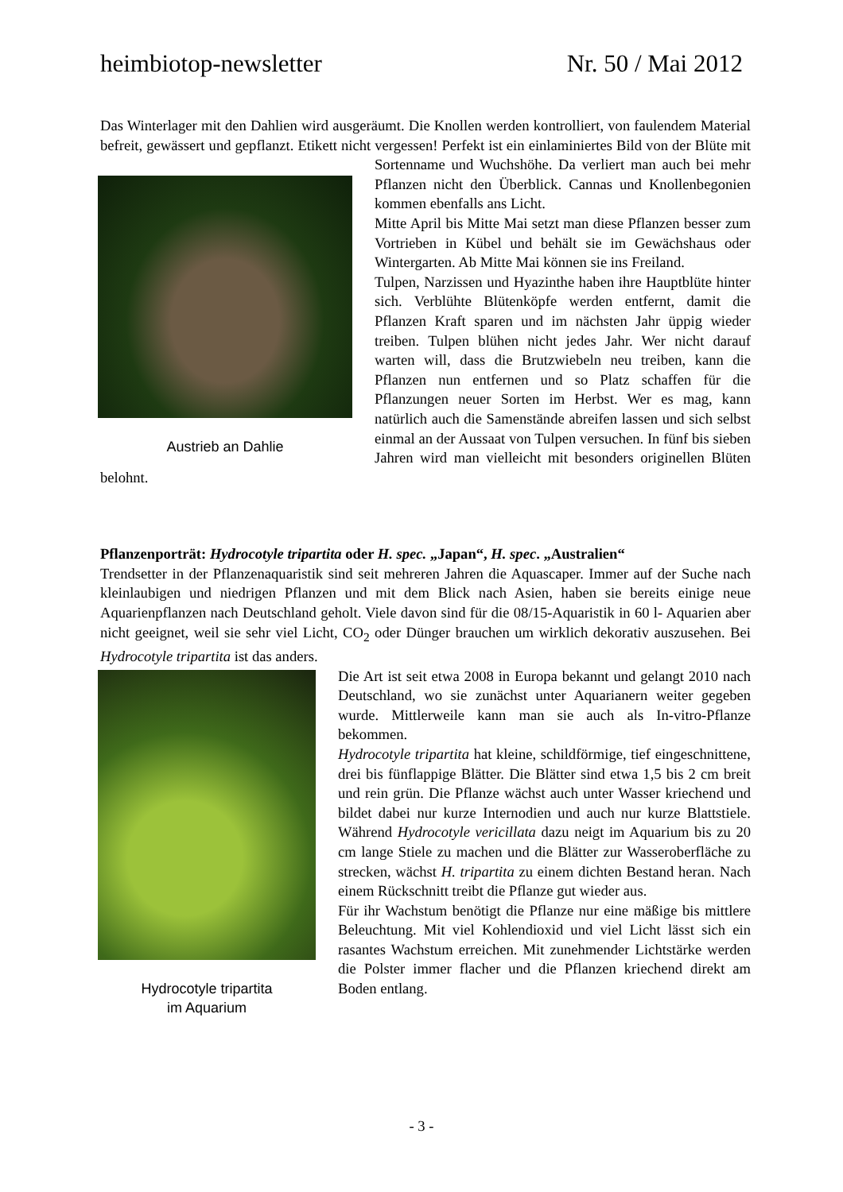heimbiotop-newsletter Nr. 50 / Mai 2012
Das Winterlager mit den Dahlien wird ausgeräumt. Die Knollen werden kontrolliert, von faulendem Material befreit, gewässert und gepflanzt. Etikett nicht vergessen! Perfekt ist ein
Austrieb an Dahlie
einlaminiertes Bild von der Blüte mit Sortenname und Wuchshöhe. Da verliert man auch bei mehr Pflanzen nicht den Überblick. Cannas und Knollenbegonien kommen ebenfalls ans Licht.
Mitte April bis Mitte Mai setzt man diese Pflanzen besser zum Vortrieben in Kübel und behält sie im Gewächshaus oder Wintergarten. Ab Mitte Mai können sie ins Freiland.
Tulpen, Narzissen und Hyazinthe haben ihre Hauptblüte hinter sich. Verblühte Blütenköpfe werden entfernt, damit die Pflanzen Kraft sparen und im nächsten Jahr üppig wieder treiben. Tulpen blühen nicht jedes Jahr. Wer nicht darauf warten will, dass die Brutzwiebeln neu treiben, kann die Pflanzen nun entfernen und so Platz schaffen für die Pflanzungen neuer Sorten im Herbst. Wer es mag, kann natürlich auch die Samenstände abreifen lassen und sich selbst einmal an der Aussaat von Tulpen versuchen. In fünf bis sieben Jahren wird man vielleicht mit besonders originellen Blüten belohnt.
Pflanzenporträt: Hydrocotyle tripartita oder H. spec. „Japan“, H. spec. „Australien“
Trendsetter in der Pflanzenaquaristik sind seit mehreren Jahren die Aquascaper. Immer auf der Suche nach kleinlaubigen und niedrigen Pflanzen und mit dem Blick nach Asien, haben sie bereits einige neue Aquarienpflanzen nach Deutschland geholt. Viele davon sind für die 08/15-Aquaristik in 60 l- Aquarien aber nicht geeignet, weil sie sehr viel Licht, CO<sub>2</sub> oder Dünger brauchen um wirklich dekorativ auszusehen. Bei Hydrocotyle tripartita ist das anders.
Hydrocotyle tripartita
im Aquarium
Die Art ist seit etwa 2008 in Europa bekannt und gelangt 2010 nach Deutschland, wo sie zunächst unter Aquarianern weiter gegeben wurde. Mittlerweile kann man sie auch als In-vitro-Pflanze bekommen.
Hydrocotyle tripartita hat kleine, schildförmige, tief eingeschnittene, drei bis fünflappige Blätter. Die Blätter sind etwa 1,5 bis 2 cm breit und rein grün. Die Pflanze wächst auch unter Wasser kriechend und bildet dabei nur kurze Internodien und auch nur kurze Blattstiele. Während Hydrocotyle vericillata dazu neigt im Aquarium bis zu 20 cm lange Stiele zu machen und die Blätter zur Wasseroberfläche zu strecken, wächst H. tripartita zu einem dichten Bestand heran. Nach einem Rückschnitt treibt die Pflanze gut wieder aus.
Für ihr Wachstum benötigt die Pflanze nur eine mäßige bis mittlere Beleuchtung. Mit viel Kohlendioxid und viel Licht lässt sich ein rasantes Wachstum erreichen. Mit zunehmender Lichtstärke werden die Polster immer flacher und die Pflanzen kriechend direkt am Boden entlang.
- 3 -